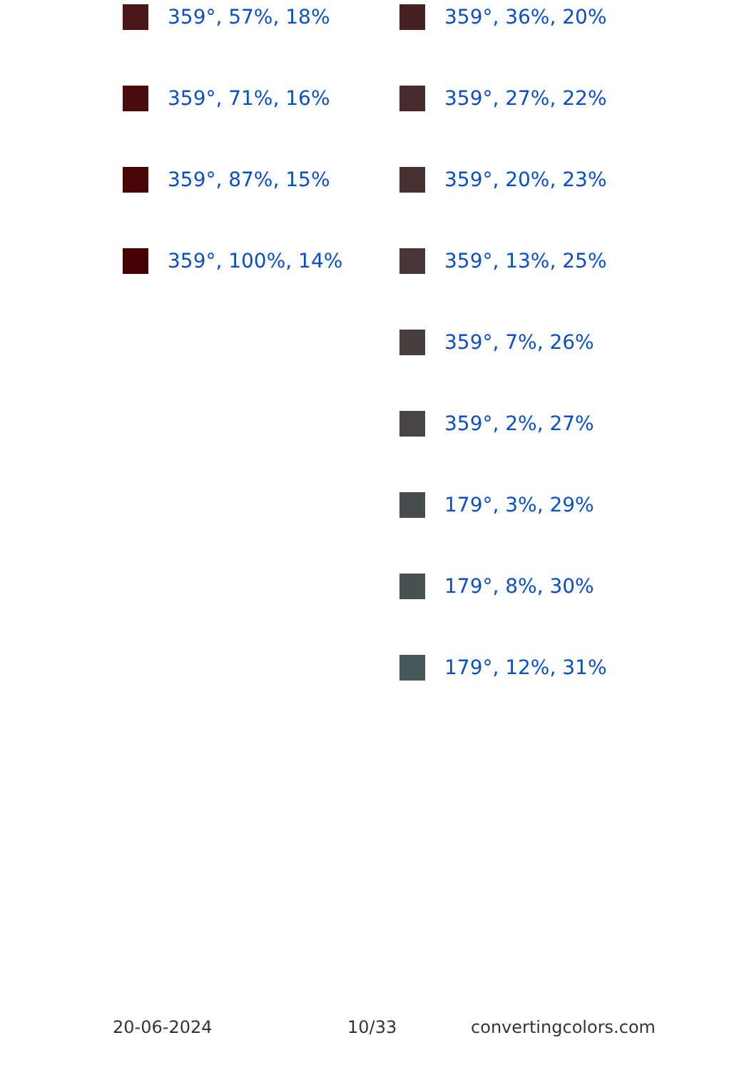359°, 57%, 18%
359°, 71%, 16%
359°, 87%, 15%
359°, 100%, 14%
359°, 36%, 20%
359°, 27%, 22%
359°, 20%, 23%
359°, 13%, 25%
359°, 7%, 26%
359°, 2%, 27%
179°, 3%, 29%
179°, 8%, 30%
179°, 12%, 31%
20-06-2024 10/33 convertingcolors.com